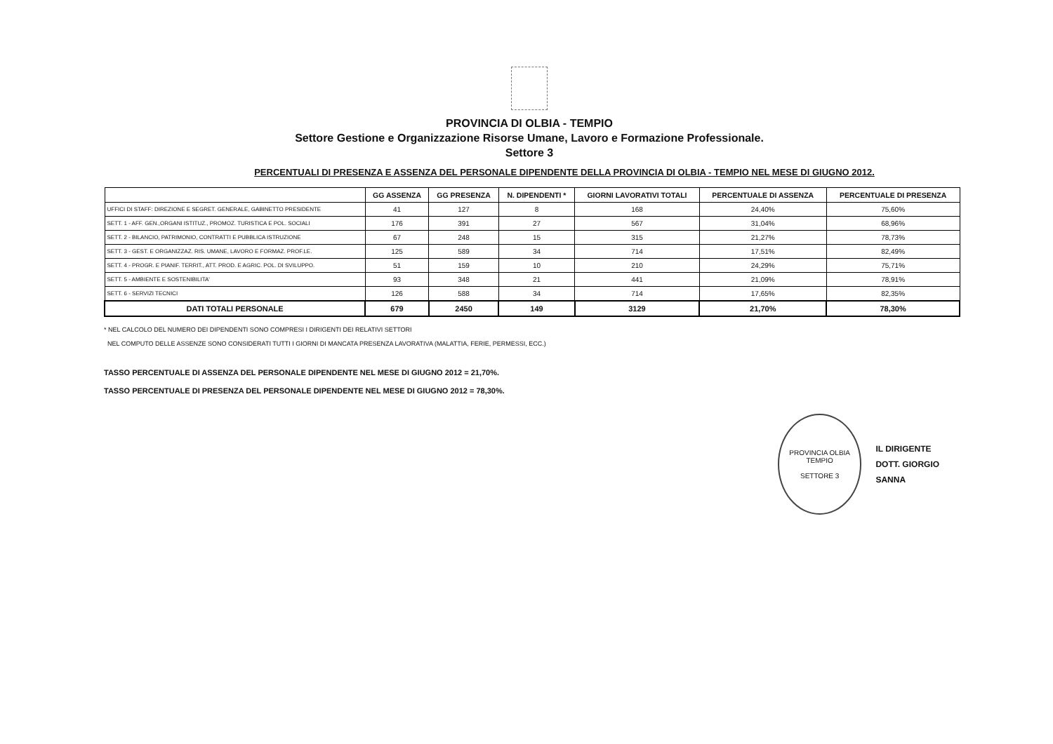PROVINCIA DI OLBIA - TEMPIO
Settore Gestione e Organizzazione Risorse Umane, Lavoro e Formazione Professionale.
Settore 3
PERCENTUALI DI PRESENZA E ASSENZA DEL PERSONALE DIPENDENTE DELLA PROVINCIA DI OLBIA - TEMPIO NEL MESE DI GIUGNO 2012.
| | GG ASSENZA | GG PRESENZA | N. DIPENDENTI * | GIORNI LAVORATIVI TOTALI | PERCENTUALE DI ASSENZA | PERCENTUALE DI PRESENZA |
| --- | --- | --- | --- | --- | --- | --- |
| UFFICI DI STAFF: DIREZIONE E SEGRET. GENERALE, GABINETTO PRESIDENTE | 41 | 127 | 8 | 168 | 24,40% | 75,60% |
| SETT. 1 - AFF. GEN.,ORGANI ISTITUZ., PROMOZ. TURISTICA E POL. SOCIALI | 176 | 391 | 27 | 567 | 31,04% | 68,96% |
| SETT. 2 - BILANCIO, PATRIMONIO, CONTRATTI E PUBBLICA ISTRUZIONE | 67 | 248 | 15 | 315 | 21,27% | 78,73% |
| SETT. 3 - GEST. E ORGANIZZAZ. RIS. UMANE, LAVORO E FORMAZ. PROF.LE. | 125 | 589 | 34 | 714 | 17,51% | 82,49% |
| SETT. 4 - PROGR. E PIANIF. TERRIT., ATT. PROD. E AGRIC. POL. DI SVILUPPO. | 51 | 159 | 10 | 210 | 24,29% | 75,71% |
| SETT. 5 - AMBIENTE E SOSTENIBILITA' | 93 | 348 | 21 | 441 | 21,09% | 78,91% |
| SETT. 6 - SERVIZI TECNICI | 126 | 588 | 34 | 714 | 17,65% | 82,35% |
| DATI TOTALI PERSONALE | 679 | 2450 | 149 | 3129 | 21,70% | 78,30% |
* NEL CALCOLO DEL NUMERO DEI DIPENDENTI SONO COMPRESI I DIRIGENTI DEI RELATIVI SETTORI
NEL COMPUTO DELLE ASSENZE SONO CONSIDERATI TUTTI I GIORNI DI MANCATA PRESENZA LAVORATIVA (MALATTIA, FERIE, PERMESSI, ECC.)
TASSO PERCENTUALE DI ASSENZA DEL PERSONALE DIPENDENTE NEL MESE DI GIUGNO 2012 = 21,70%.
TASSO PERCENTUALE DI PRESENZA DEL PERSONALE DIPENDENTE NEL MESE DI GIUGNO 2012 = 78,30%.
PROVINCIA OLBIA TEMPIO
SETTORE 3
IL DIRIGENTE
DOTT. GIORGIO SANNA